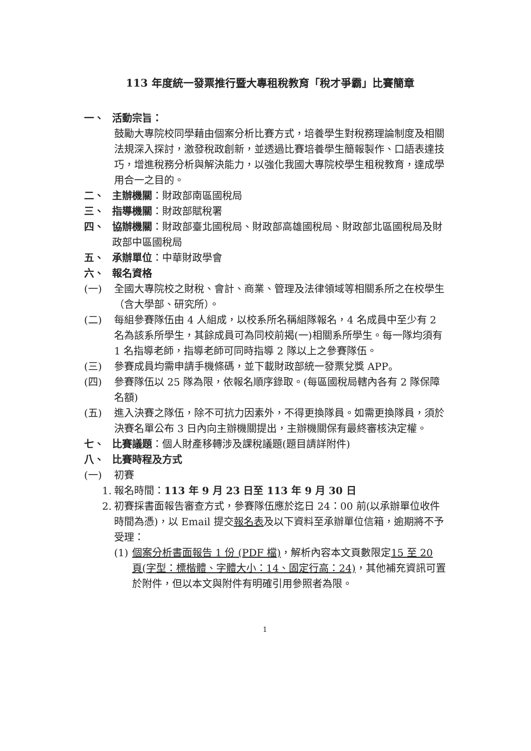113 年度統一發票推行暨大專租稅教育「稅才爭霸」比賽簡章
一、 活動宗旨：
鼓勵大專院校同學藉由個案分析比賽方式，培養學生對稅務理論制度及相關法規深入探討，激發稅政創新，並透過比賽培養學生簡報製作、口語表達技巧，增進稅務分析與解決能力，以強化我國大專院校學生租稅教育，達成學用合一之目的。
二、 主辦機關：財政部南區國稅局
三、 指導機關：財政部賦稅署
四、 協辦機關：財政部臺北國稅局、財政部高雄國稅局、財政部北區國稅局及財政部中區國稅局
五、 承辦單位：中華財政學會
六、 報名資格
(一) 全國大專院校之財稅、會計、商業、管理及法律領域等相關系所之在校學生（含大學部、研究所）。
(二) 每組參賽隊伍由 4 人組成，以校系所名稱組隊報名，4 名成員中至少有 2 名為該系所學生，其餘成員可為同校前揭(一)相關系所學生。每一隊均須有 1 名指導老師，指導老師可同時指導 2 隊以上之參賽隊伍。
(三) 參賽成員均需申請手機條碼，並下載財政部統一發票兌獎 APP。
(四) 參賽隊伍以 25 隊為限，依報名順序錄取。(每區國稅局轄內各有 2 隊保障名額)
(五) 進入決賽之隊伍，除不可抗力因素外，不得更換隊員。如需更換隊員，須於決賽名單公布 3 日內向主辦機關提出，主辦機關保有最終審核決定權。
七、 比賽議題：個人財產移轉涉及課稅議題(題目請詳附件)
八、 比賽時程及方式
(一) 初賽
1. 報名時間：113 年 9 月 23 日至 113 年 9 月 30 日
2. 初賽採書面報告審查方式，參賽隊伍應於迄日 24：00 前(以承辦單位收件時間為憑)，以 Email 提交報名表及以下資料至承辦單位信箱，逾期將不予受理：
(1) 個案分析書面報告 1 份 (PDF 檔)，解析內容本文頁數限定15 至 20 頁(字型：標楷體、字體大小：14、固定行高：24)，其他補充資訊可置於附件，但以本文與附件有明確引用參照者為限。
1